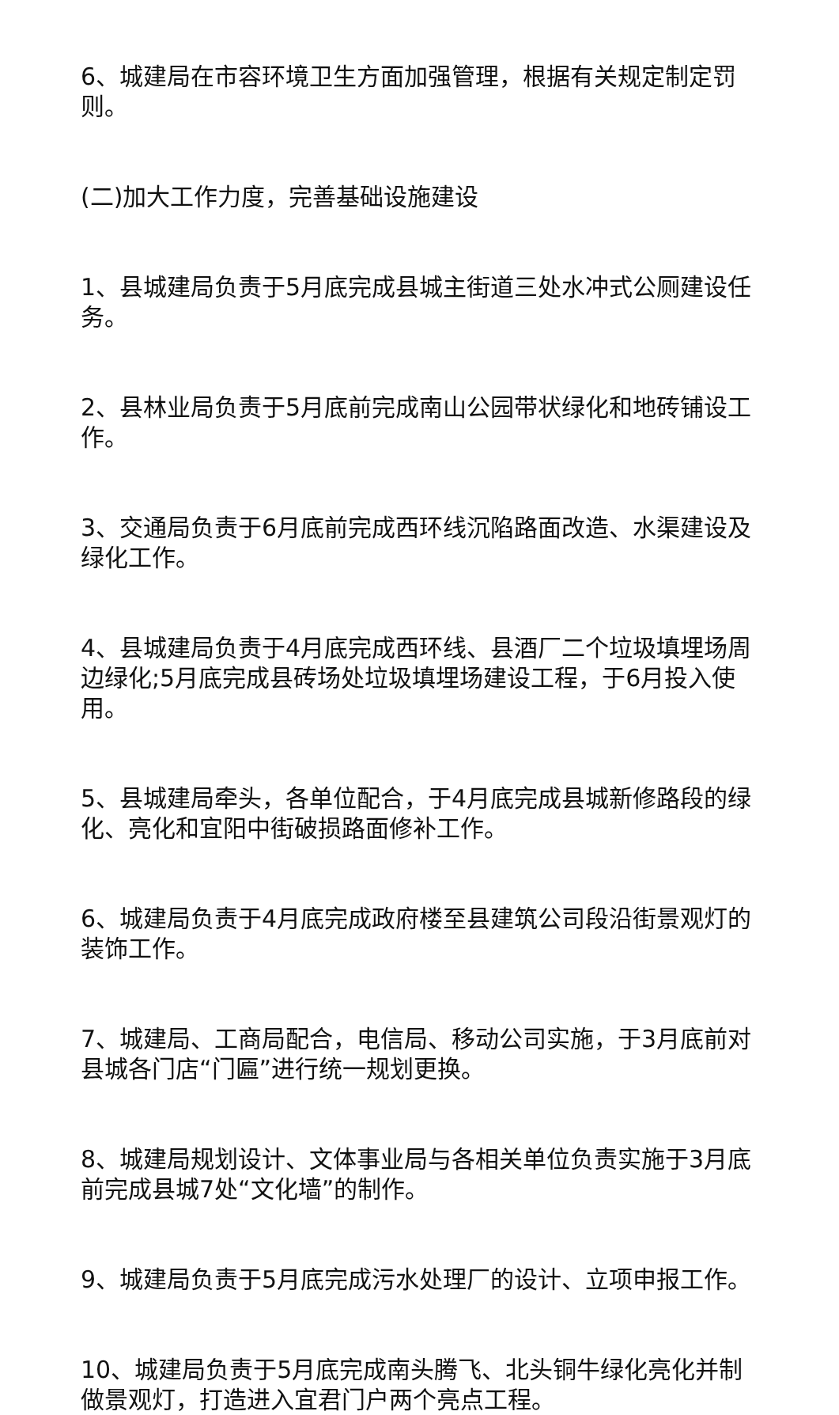6、城建局在市容环境卫生方面加强管理，根据有关规定制定罚则。
(二)加大工作力度，完善基础设施建设
1、县城建局负责于5月底完成县城主街道三处水冲式公厕建设任务。
2、县林业局负责于5月底前完成南山公园带状绿化和地砖铺设工作。
3、交通局负责于6月底前完成西环线沉陷路面改造、水渠建设及绿化工作。
4、县城建局负责于4月底完成西环线、县酒厂二个垃圾填埋场周边绿化;5月底完成县砖场处垃圾填埋场建设工程，于6月投入使用。
5、县城建局牵头，各单位配合，于4月底完成县城新修路段的绿化、亮化和宜阳中街破损路面修补工作。
6、城建局负责于4月底完成政府楼至县建筑公司段沿街景观灯的装饰工作。
7、城建局、工商局配合，电信局、移动公司实施，于3月底前对县城各门店“门匾”进行统一规划更换。
8、城建局规划设计、文体事业局与各相关单位负责实施于3月底前完成县城7处“文化墙”的制作。
9、城建局负责于5月底完成污水处理厂的设计、立项申报工作。
10、城建局负责于5月底完成南头腾飞、北头铜牛绿化亮化并制做景观灯，打造进入宜君门户两个亮点工程。